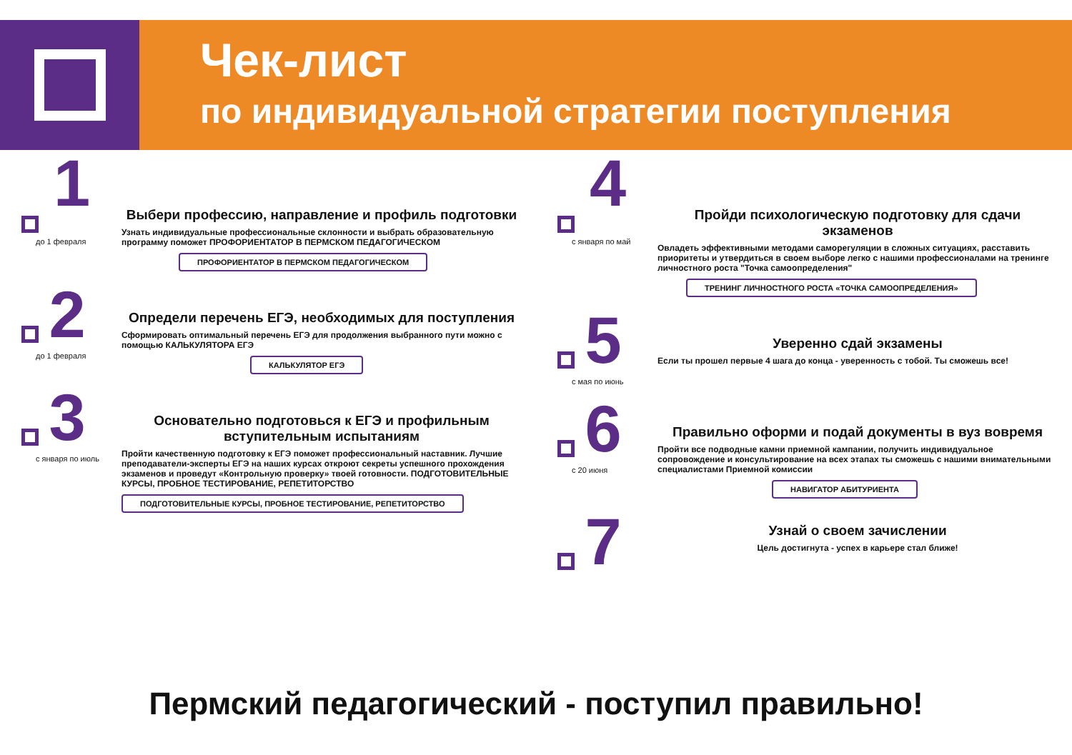Чек-лист
по индивидуальной стратегии поступления
1
до 1 февраля
Выбери профессию, направление и профиль подготовки
Узнать индивидуальные профессиональные склонности и выбрать образовательную программу поможет ПРОФОРИЕНТАТОР В ПЕРМСКОМ ПЕДАГОГИЧЕСКОМ
ПРОФОРИЕНТАТОР В ПЕРМСКОМ ПЕДАГОГИЧЕСКОМ
2
до 1 февраля
Определи перечень ЕГЭ, необходимых для поступления
Сформировать оптимальный перечень ЕГЭ для продолжения выбранного пути можно с помощью КАЛЬКУЛЯТОРА ЕГЭ
КАЛЬКУЛЯТОР ЕГЭ
3
с января по июль
Основательно подготовься к ЕГЭ и профильным вступительным испытаниям
Пройти качественную подготовку к ЕГЭ поможет профессиональный наставник. Лучшие преподаватели-эксперты ЕГЭ на наших курсах откроют секреты успешного прохождения экзаменов и проведут «Контрольную проверку» твоей готовности. ПОДГОТОВИТЕЛЬНЫЕ КУРСЫ, ПРОБНОЕ ТЕСТИРОВАНИЕ, РЕПЕТИТОРСТВО
ПОДГОТОВИТЕЛЬНЫЕ КУРСЫ, ПРОБНОЕ ТЕСТИРОВАНИЕ, РЕПЕТИТОРСТВО
4
с января по май
Пройди психологическую подготовку для сдачи экзаменов
Овладеть эффективными методами саморегуляции в сложных ситуациях, расставить приоритеты и утвердиться в своем выборе легко с нашими профессионалами на тренинге личностного роста "Точка самоопределения"
ТРЕНИНГ ЛИЧНОСТНОГО РОСТА «ТОЧКА САМООПРЕДЕЛЕНИЯ»
5
с мая по июнь
Уверенно сдай экзамены
Если ты прошел первые 4 шага до конца - уверенность с тобой. Ты сможешь все!
6
с 20 июня
Правильно оформи и подай документы в вуз вовремя
Пройти все подводные камни приемной кампании, получить индивидуальное сопровождение и консультирование на всех этапах ты сможешь с нашими внимательными специалистами Приемной комиссии
НАВИГАТОР АБИТУРИЕНТА
7
Узнай о своем зачислении
Цель достигнута - успех в карьере стал ближе!
Пермский педагогический - поступил правильно!